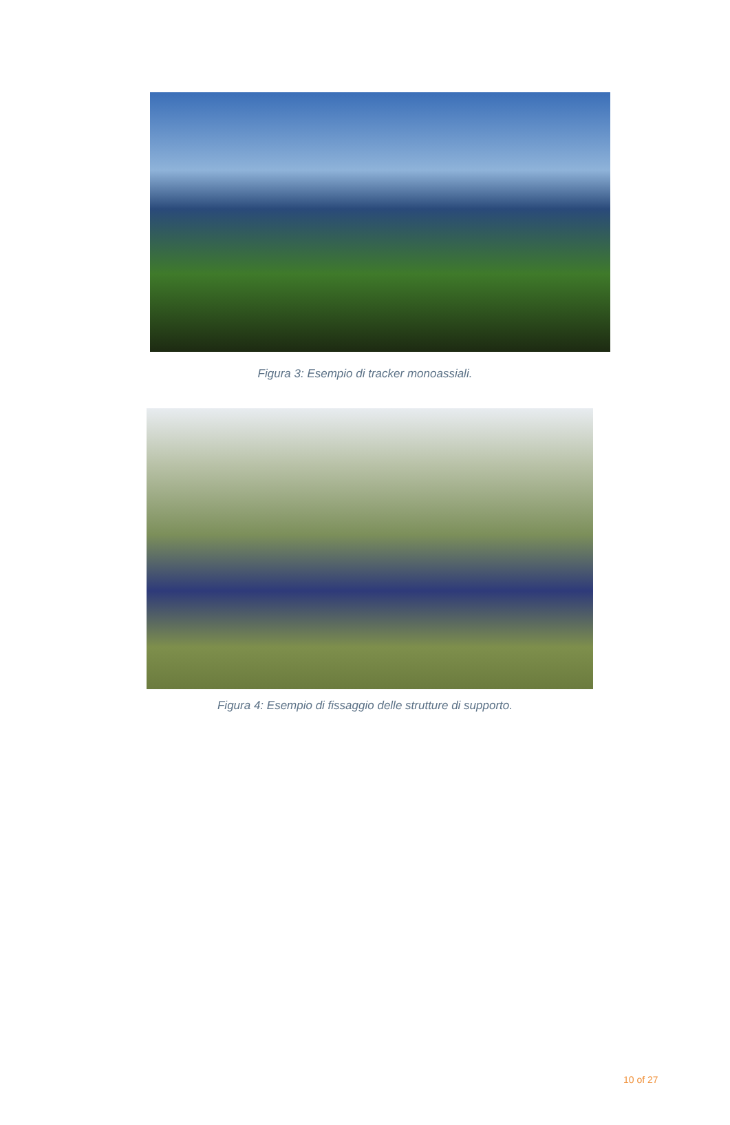Figura 3: Esempio di tracker monoassiali.
Figura 4: Esempio di fissaggio delle strutture di supporto.
10 of 27